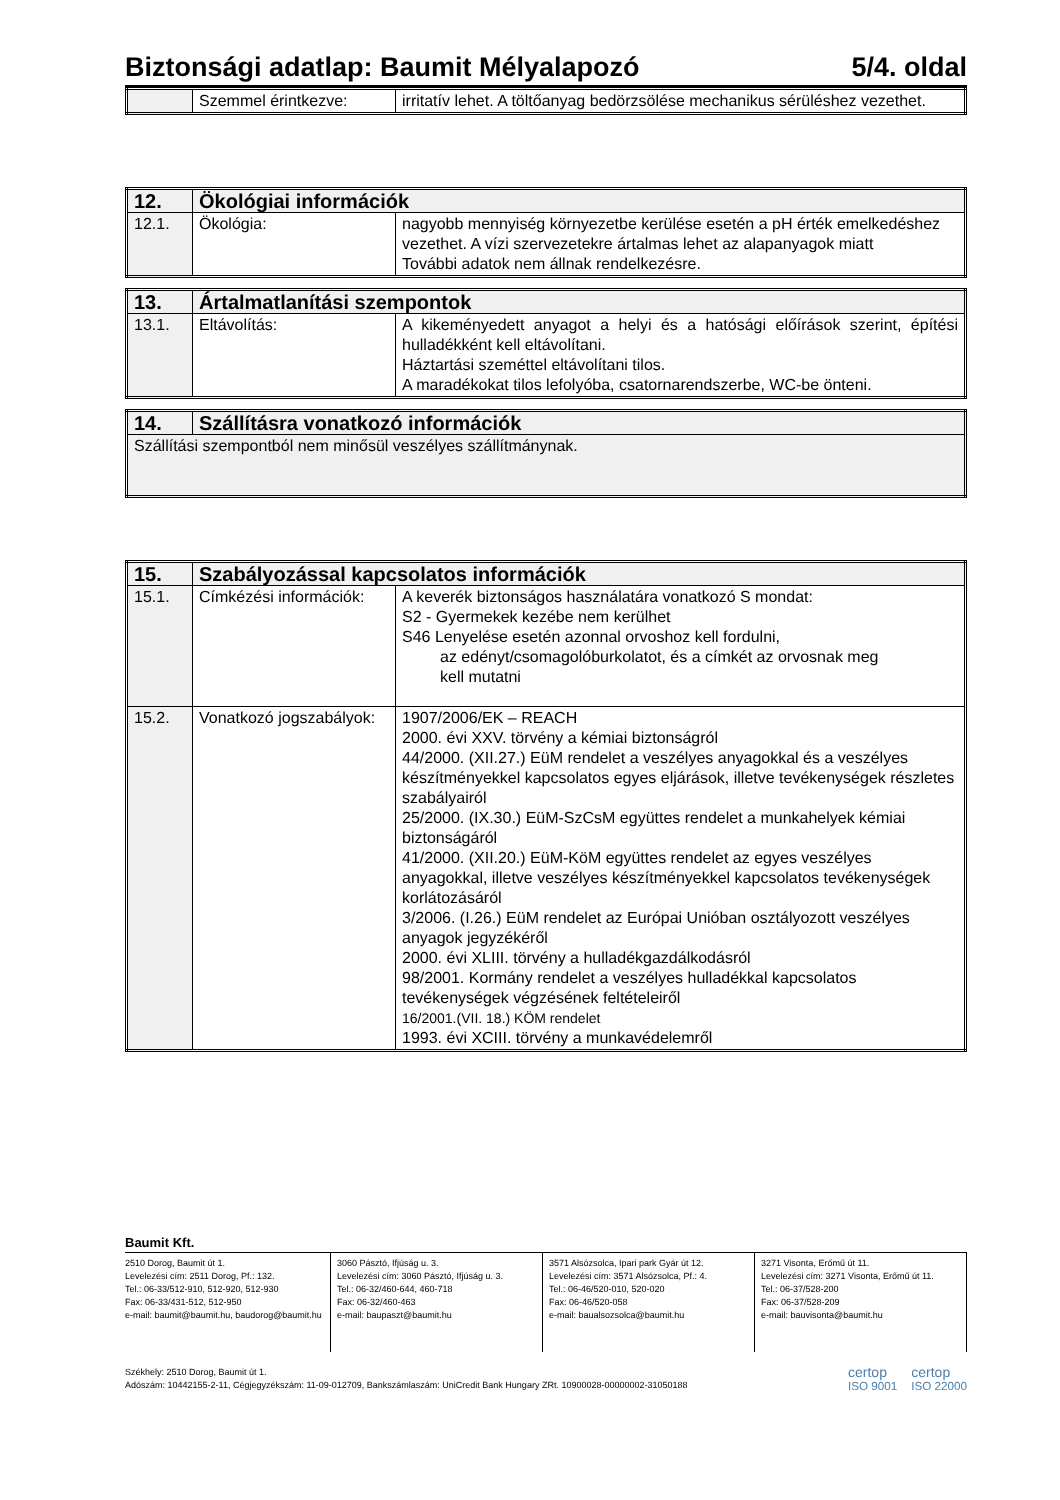Biztonsági adatlap: Baumit Mélyalapozó 5/4. oldal
| | Szemmel érintkezve: | irritatív lehet. A töltőanyag bedörzsölése mechanikus sérüléshez vezethet. |
| 12. | Ökológiai információk | |
| --- | --- | --- |
| 12.1. | Ökológia: | nagyobb mennyiség környezetbe kerülése esetén a pH érték emelkedéshez vezethet. A vízi szervezetekre ártalmas lehet az alapanyagok miatt További adatok nem állnak rendelkezésre. |
| 13. | Ártalmatlanítási szempontok | |
| --- | --- | --- |
| 13.1. | Eltávolítás: | A kikeményedett anyagot a helyi és a hatósági előírások szerint, építési hulladékként kell eltávolítani. Háztartási szeméttel eltávolítani tilos. A maradékokat tilos lefolyóba, csatornarendszerbe, WC-be önteni. |
| 14. | Szállításra vonatkozó információk |
| --- | --- |
| Szállítási szempontból nem minősül veszélyes szállítmánynak. | |
| 15. | Szabályozással kapcsolatos információk | |
| --- | --- | --- |
| 15.1. | Címkézési információk: | A keverék biztonságos használatára vonatkozó S mondat: S2 - Gyermekek kezébe nem kerülhet S46 Lenyelése esetén azonnal orvoshoz kell fordulni, az edényt/csomagolóburkolatot, és a címkét az orvosnak meg kell mutatni |
| 15.2. | Vonatkozó jogszabályok: | 1907/2006/EK – REACH 2000. évi XXV. törvény a kémiai biztonságról 44/2000. (XII.27.) EüM rendelet a veszélyes anyagokkal és a veszélyes készítményekkel kapcsolatos egyes eljárások, illetve tevékenységek részletes szabályairól 25/2000. (IX.30.) EüM-SzCsM együttes rendelet a munkahelyek kémiai biztonságáról 41/2000. (XII.20.) EüM-KöM együttes rendelet az egyes veszélyes anyagokkal, illetve veszélyes készítményekkel kapcsolatos tevékenységek korlátozásáról 3/2006. (I.26.) EüM rendelet az Európai Unióban osztályozott veszélyes anyagok jegyzékéről 2000. évi XLIII. törvény a hulladékgazdálkodásról 98/2001. Kormány rendelet a veszélyes hulladékkal kapcsolatos tevékenységek végzésének feltételeiről 16/2001.(VII. 18.) KÖM rendelet 1993. évi XCIII. törvény a munkavédelemről |
Baumit Kft.
2510 Dorog, Baumit út 1.
Levelezési cím: 2511 Dorog, Pf.: 132.
Tel.: 06-33/512-910, 512-920, 512-930
Fax: 06-33/431-512, 512-950
e-mail: baumit@baumit.hu, baudorog@baumit.hu
3060 Pásztó, Ifjúság u. 3.
Levelezési cím: 3060 Pásztó, Ifjúság u. 3.
Tel.: 06-32/460-644, 460-718
Fax: 06-32/460-463
e-mail: baupaszt@baumit.hu
3571 Alsózsolca, Ipari park Gyár út 12.
Levelezési cím: 3571 Alsózsolca, Pf.: 4.
Tel.: 06-46/520-010, 520-020
Fax: 06-46/520-058
e-mail: baualsozsolca@baumit.hu
3271 Visonta, Erőmű út 11.
Levelezési cím: 3271 Visonta, Erőmű út 11.
Tel.: 06-37/528-200
Fax: 06-37/528-209
e-mail: bauvisonta@baumit.hu
Székhely: 2510 Dorog, Baumit út 1.
Adószám: 10442155-2-11, Cégjegyzékszám: 11-09-012709, Bankszámlaszám: UniCredit Bank Hungary ZRt. 10900028-00000002-31050188
certop
ISO 9001 certop
ISO 22000